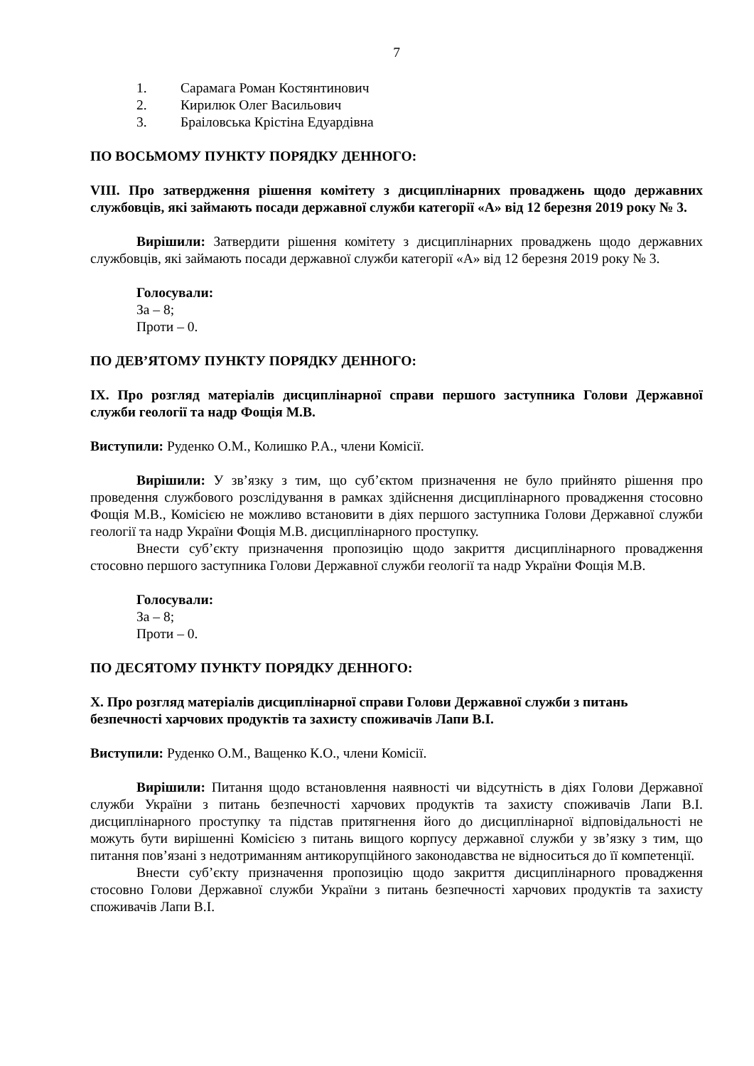7
1. Сарамага Роман Костянтинович
2. Кирилюк Олег Васильович
3. Браіловська Крістіна Едуардівна
ПО ВОСЬМОМУ ПУНКТУ ПОРЯДКУ ДЕННОГО:
VIII. Про затвердження рішення комітету з дисциплінарних проваджень щодо державних службовців, які займають посади державної служби категорії «А» від 12 березня 2019 року № 3.
Вирішили: Затвердити рішення комітету з дисциплінарних проваджень щодо державних службовців, які займають посади державної служби категорії «А» від 12 березня 2019 року № 3.
Голосували:
За – 8;
Проти – 0.
ПО ДЕВ’ЯТОМУ ПУНКТУ ПОРЯДКУ ДЕННОГО:
IX. Про розгляд матеріалів дисциплінарної справи першого заступника Голови Державної служби геології та надр Фощія М.В.
Виступили: Руденко О.М., Колишко Р.А., члени Комісії.
Вирішили: У зв’язку з тим, що суб’єктом призначення не було прийнято рішення про проведення службового розслідування в рамках здійснення дисциплінарного провадження стосовно Фощія М.В., Комісією не можливо встановити в діях першого заступника Голови Державної служби геології та надр України Фощія М.В. дисциплінарного проступку.
Внести суб’єкту призначення пропозицію щодо закриття дисциплінарного провадження стосовно першого заступника Голови Державної служби геології та надр України Фощія М.В.
Голосували:
За – 8;
Проти – 0.
ПО ДЕСЯТОМУ ПУНКТУ ПОРЯДКУ ДЕННОГО:
X. Про розгляд матеріалів дисциплінарної справи Голови Державної служби з питань безпечності харчових продуктів та захисту споживачів Лапи В.І.
Виступили: Руденко О.М., Ващенко К.О., члени Комісії.
Вирішили: Питання щодо встановлення наявності чи відсутність в діях Голови Державної служби України з питань безпечності харчових продуктів та захисту споживачів Лапи В.І. дисциплінарного проступку та підстав притягнення його до дисциплінарної відповідальності не можуть бути вирішенні Комісією з питань вищого корпусу державної служби у зв’язку з тим, що питання пов’язані з недотриманням антикорупційного законодавства не відноситься до її компетенції.
Внести суб’єкту призначення пропозицію щодо закриття дисциплінарного провадження стосовно Голови Державної служби України з питань безпечності харчових продуктів та захисту споживачів Лапи В.І.